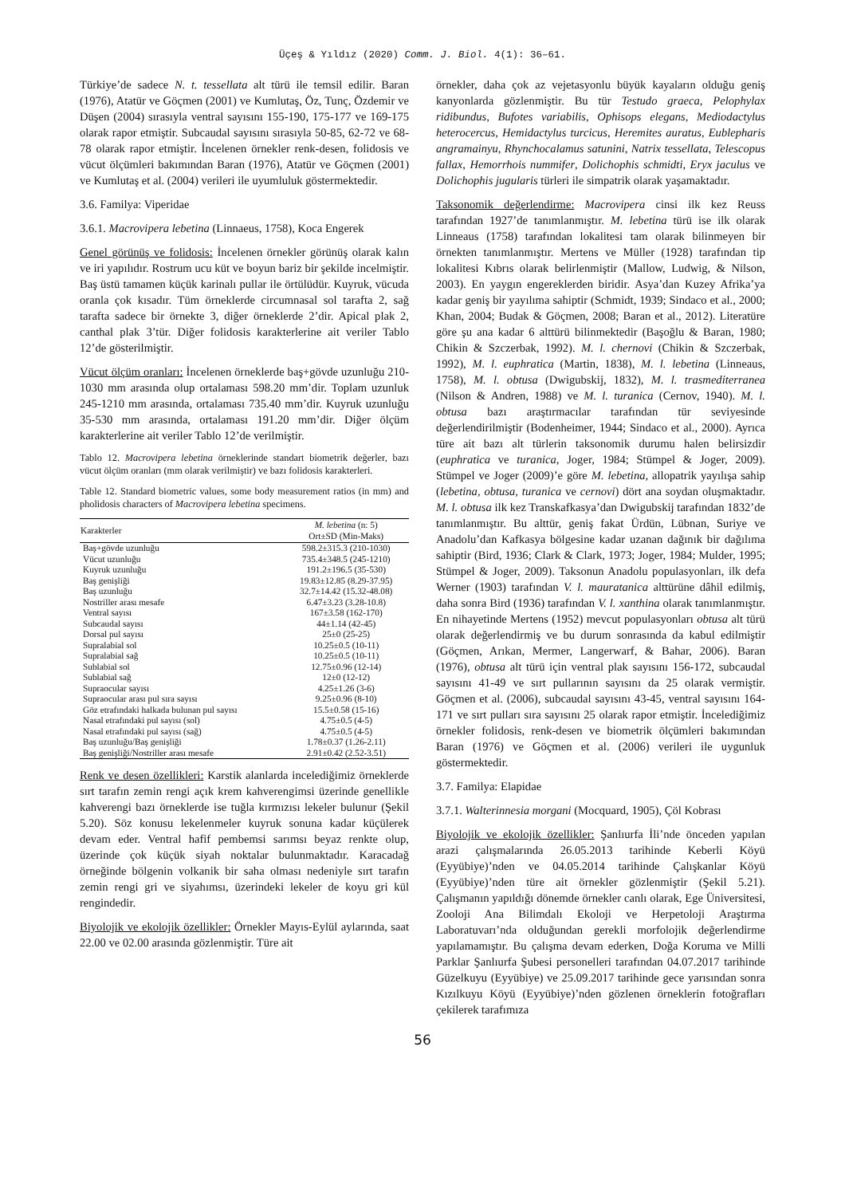Üçeş & Yıldız (2020) Comm. J. Biol. 4(1): 36–61.
Türkiye’de sadece N. t. tessellata alt türü ile temsil edilir. Baran (1976), Atatür ve Göçmen (2001) ve Kumlutaş, Öz, Tunç, Özdemir ve Düşen (2004) sırasıyla ventral sayısını 155-190, 175-177 ve 169-175 olarak rapor etmiştir. Subcaudal sayısını sırasıyla 50-85, 62-72 ve 68-78 olarak rapor etmiştir. İncelenen örnekler renk-desen, folidosis ve vücut ölçümleri bakımından Baran (1976), Atatür ve Göçmen (2001) ve Kumlutaş et al. (2004) verileri ile uyumluluk göstermektedir.
3.6. Familya: Viperidae
3.6.1. Macrovipera lebetina (Linnaeus, 1758), Koca Engerek
Genel görünüş ve folidosis: İncelenen örnekler görünüş olarak kalın ve iri yapılıdır. Rostrum ucu küt ve boyun bariz bir şekilde incelmiştir. Baş üstü tamamen küçük karinalı pullar ile örtülüdür. Kuyruk, vücuda oranla çok kısadır. Tüm örneklerde circumnasal sol tarafta 2, sağ tarafta sadece bir örnekte 3, diğer örneklerde 2’dir. Apical plak 2, canthal plak 3’tür. Diğer folidosis karakterlerine ait veriler Tablo 12’de gösterilmiştir.
Vücut ölçüm oranları: İncelenen örneklerde baş+gövde uzunluğu 210-1030 mm arasında olup ortalaması 598.20 mm’dir. Toplam uzunluk 245-1210 mm arasında, ortalaması 735.40 mm’dir. Kuyruk uzunluğu 35-530 mm arasında, ortalaması 191.20 mm’dir. Diğer ölçüm karakterlerine ait veriler Tablo 12’de verilmiştir.
Tablo 12. Macrovipera lebetina örneklerinde standart biometrik değerler, bazı vücut ölçüm oranları (mm olarak verilmiştir) ve bazı folidosis karakterleri.
Table 12. Standard biometric values, some body measurement ratios (in mm) and pholidosis characters of Macrovipera lebetina specimens.
| Karakterler | M. lebetina (n: 5) Ort±SD (Min-Maks) |
| --- | --- |
| Baş+gövde uzunluğu | 598.2±315.3 (210-1030) |
| Vücut uzunluğu | 735.4±348.5 (245-1210) |
| Kuyruk uzunluğu | 191.2±196.5 (35-530) |
| Baş genişliği | 19.83±12.85 (8.29-37.95) |
| Baş uzunluğu | 32.7±14.42 (15.32-48.08) |
| Nostriller arası mesafe | 6.47±3.23 (3.28-10.8) |
| Ventral sayısı | 167±3.58 (162-170) |
| Subcaudal sayısı | 44±1.14 (42-45) |
| Dorsal pul sayısı | 25±0 (25-25) |
| Supralabial sol | 10.25±0.5 (10-11) |
| Supralabial sağ | 10.25±0.5 (10-11) |
| Sublabial sol | 12.75±0.96 (12-14) |
| Sublabial sağ | 12±0 (12-12) |
| Supraocular sayısı | 4.25±1.26 (3-6) |
| Supraocular arası pul sıra sayısı | 9.25±0.96 (8-10) |
| Göz etrafındaki halkada bulunan pul sayısı | 15.5±0.58 (15-16) |
| Nasal etrafındaki pul sayısı (sol) | 4.75±0.5 (4-5) |
| Nasal etrafındaki pul sayısı (sağ) | 4.75±0.5 (4-5) |
| Baş uzunluğu/Baş genişliği | 1.78±0.37 (1.26-2.11) |
| Baş genişliği/Nostriller arası mesafe | 2.91±0.42 (2.52-3.51) |
Renk ve desen özellikleri: Karstik alanlarda incelediğimiz örneklerde sırt tarafın zemin rengi açık krem kahverengimsi üzerinde genellikle kahverengi bazı örneklerde ise tuğla kırmızısı lekeler bulunur (Şekil 5.20). Söz konusu lekelenmeler kuyruk sonuna kadar küçülerek devam eder. Ventral hafif pembemsi sarımsı beyaz renkte olup, üzerinde çok küçük siyah noktalar bulunmaktadır. Karacadağ örneğinde bölgenin volkanik bir saha olması nedeniyle sırt tarafın zemin rengi gri ve siyahımsı, üzerindeki lekeler de koyu gri kül rengindedir.
Biyolojik ve ekolojik özellikler: Örnekler Mayıs-Eylül aylarında, saat 22.00 ve 02.00 arasında gözlenmiştir. Türe ait
örnekler, daha çok az vejetasyonlu büyük kayaların olduğu geniş kanyonlarda gözlenmiştir. Bu tür Testudo graeca, Pelophylax ridibundus, Bufotes variabilis, Ophisops elegans, Mediodactylus heterocercus, Hemidactylus turcicus, Heremites auratus, Eublepharis angramainyu, Rhynchocalamus satunini, Natrix tessellata, Telescopus fallax, Hemorrhois nummifer, Dolichophis schmidti, Eryx jaculus ve Dolichophis jugularis türleri ile simpatrik olarak yaşamaktadır.
Taksonomik değerlendirme: Macrovipera cinsi ilk kez Reuss tarafından 1927’de tanımlanmıştır. M. lebetina türü ise ilk olarak Linneaus (1758) tarafından lokalitesi tam olarak bilinmeyen bir örnekten tanımlanmıştır. Mertens ve Müller (1928) tarafından tip lokalitesi Kıbrıs olarak belirlenmiştir (Mallow, Ludwig, & Nilson, 2003). En yaygın engereklerden biridir. Asya’dan Kuzey Afrika’ya kadar geniş bir yayılıma sahiptir (Schmidt, 1939; Sindaco et al., 2000; Khan, 2004; Budak & Göçmen, 2008; Baran et al., 2012). Literatüre göre şu ana kadar 6 alttürü bilinmektedir (Başoğlu & Baran, 1980; Chikin & Szczerbak, 1992). M. l. chernovi (Chikin & Szczerbak, 1992), M. l. euphratica (Martin, 1838), M. l. lebetina (Linneaus, 1758), M. l. obtusa (Dwigubskij, 1832), M. l. trasmediterranea (Nilson & Andren, 1988) ve M. l. turanica (Cernov, 1940). M. l. obtusa bazı araştırmacılar tarafından tür seviyesinde değerlendirilmiştir (Bodenheimer, 1944; Sindaco et al., 2000). Ayrıca türe ait bazı alt türlerin taksonomik durumu halen belirsizdir (euphratica ve turanica, Joger, 1984; Stümpel & Joger, 2009). Stümpel ve Joger (2009)’e göre M. lebetina, allopatrik yayılışa sahip (lebetina, obtusa, turanica ve cernovi) dört ana soydan oluşmaktadır. M. l. obtusa ilk kez Transkafkasya’dan Dwigubskij tarafından 1832’de tanımlanmıştır. Bu alttür, geniş fakat Ürdün, Lübnan, Suriye ve Anadolu’dan Kafkasya bölgesine kadar uzanan dağınık bir dağılıma sahiptir (Bird, 1936; Clark & Clark, 1973; Joger, 1984; Mulder, 1995; Stümpel & Joger, 2009). Taksonun Anadolu populasyonları, ilk defa Werner (1903) tarafından V. l. mauratanica alttürüne dâhil edilmiş, daha sonra Bird (1936) tarafından V. l. xanthina olarak tanımlanmıştır. En nihayetinde Mertens (1952) mevcut populasyonları obtusa alt türü olarak değerlendirmiş ve bu durum sonrasında da kabul edilmiştir (Göçmen, Arıkan, Mermer, Langerwarf, & Bahar, 2006). Baran (1976), obtusa alt türü için ventral plak sayısını 156-172, subcaudal sayısını 41-49 ve sırt pullarının sayısını da 25 olarak vermiştir. Göçmen et al. (2006), subcaudal sayısını 43-45, ventral sayısını 164-171 ve sırt pulları sıra sayısını 25 olarak rapor etmiştir. İncelediğimiz örnekler folidosis, renk-desen ve biometrik ölçümleri bakımından Baran (1976) ve Göçmen et al. (2006) verileri ile uygunluk göstermektedir.
3.7. Familya: Elapidae
3.7.1. Walterinnesia morgani (Mocquard, 1905), Çöl Kobrası
Biyolojik ve ekolojik özellikler: Şanlıurfa İli’nde önceden yapılan arazi çalışmalarında 26.05.2013 tarihinde Keberli Köyü (Eyyübiye)’nden ve 04.05.2014 tarihinde Çalışkanlar Köyü (Eyyübiye)’nden türe ait örnekler gözlenmiştir (Şekil 5.21). Çalışmanın yapıldığı dönemde örnekler canlı olarak, Ege Üniversitesi, Zooloji Ana Bilimdalı Ekoloji ve Herpetoloji Araştırma Laboratuvarı’nda olduğundan gerekli morfolojik değerlendirme yapılamamıştır. Bu çalışma devam ederken, Doğa Koruma ve Milli Parklar Şanlıurfa Şubesi personelleri tarafından 04.07.2017 tarihinde Güzelkuyu (Eyyübiye) ve 25.09.2017 tarihinde gece yarısından sonra Kızılkuyu Köyü (Eyyübiye)’nden gözlenen örneklerin fotoğrafları çekilerek tarafımıza
56